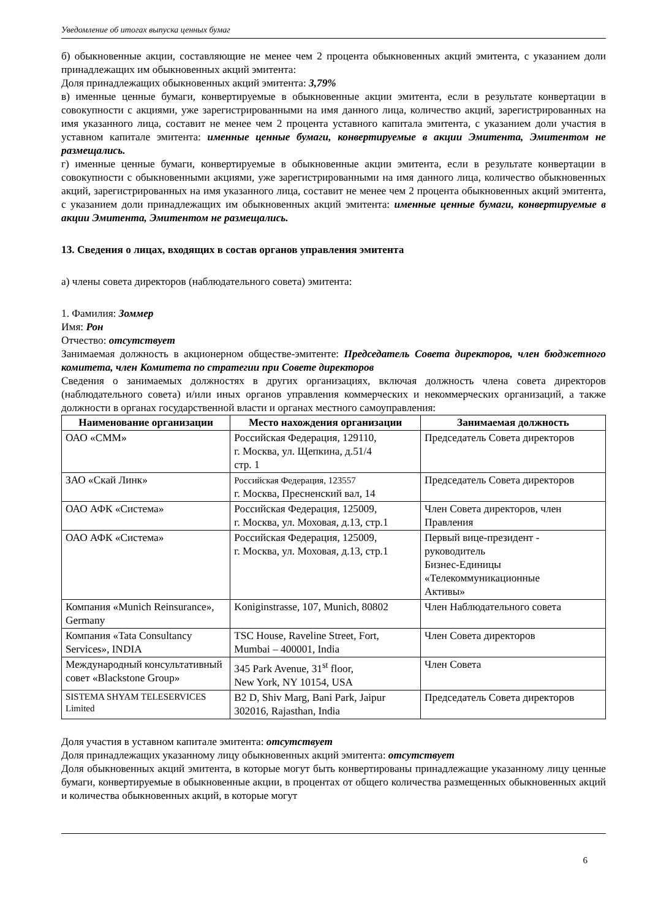Уведомление об итогах выпуска ценных бумаг
б) обыкновенные акции, составляющие не менее чем 2 процента обыкновенных акций эмитента, с указанием доли принадлежащих им обыкновенных акций эмитента:
Доля принадлежащих обыкновенных акций эмитента: 3,79%
в) именные ценные бумаги, конвертируемые в обыкновенные акции эмитента, если в результате конвертации в совокупности с акциями, уже зарегистрированными на имя данного лица, количество акций, зарегистрированных на имя указанного лица, составит не менее чем 2 процента уставного капитала эмитента, с указанием доли участия в уставном капитале эмитента: именные ценные бумаги, конвертируемые в акции Эмитента, Эмитентом не размещались.
г) именные ценные бумаги, конвертируемые в обыкновенные акции эмитента, если в результате конвертации в совокупности с обыкновенными акциями, уже зарегистрированными на имя данного лица, количество обыкновенных акций, зарегистрированных на имя указанного лица, составит не менее чем 2 процента обыкновенных акций эмитента, с указанием доли принадлежащих им обыкновенных акций эмитента: именные ценные бумаги, конвертируемые в акции Эмитента, Эмитентом не размещались.
13. Сведения о лицах, входящих в состав органов управления эмитента
а) члены совета директоров (наблюдательного совета) эмитента:
1. Фамилия: Зоммер
Имя: Рон
Отчество: отсутствует
Занимаемая должность в акционерном обществе-эмитенте: Председатель Совета директоров, член бюджетного комитета, член Комитета по стратегии при Совете директоров
Сведения о занимаемых должностях в других организациях, включая должность члена совета директоров (наблюдательного совета) и/или иных органов управления коммерческих и некоммерческих организаций, а также должности в органах государственной власти и органах местного самоуправления:
| Наименование организации | Место нахождения организации | Занимаемая должность |
| --- | --- | --- |
| ОАО «СММ» | Российская Федерация, 129110, г. Москва, ул. Щепкина, д.51/4 стр. 1 | Председатель Совета директоров |
| ЗАО «Скай Линк» | Российская Федерация, 123557 г. Москва, Пресненский вал, 14 | Председатель Совета директоров |
| ОАО АФК «Система» | Российская Федерация, 125009, г. Москва, ул. Моховая, д.13, стр.1 | Член Совета директоров, член Правления |
| ОАО АФК «Система» | Российская Федерация, 125009, г. Москва, ул. Моховая, д.13, стр.1 | Первый вице-президент - руководитель Бизнес-Единицы «Телекоммуникационные Активы» |
| Компания «Munich Reinsurance», Germany | Koniginstrasse, 107, Munich, 80802 | Член Наблюдательного совета |
| Компания «Tata Consultancy Services», INDIA | TSC House, Raveline Street, Fort, Mumbai – 400001, India | Член Совета директоров |
| Международный консультативный совет «Blackstone Group» | 345 Park Avenue, 31<sup>st</sup> floor, New York, NY 10154, USA | Член Совета |
| SISTEMA SHYAM TELESERVICES Limited | B2 D, Shiv Marg, Bani Park, Jaipur 302016, Rajasthan, India | Председатель Совета директоров |
Доля участия в уставном капитале эмитента: отсутствует
Доля принадлежащих указанному лицу обыкновенных акций эмитента: отсутствует
Доля обыкновенных акций эмитента, в которые могут быть конвертированы принадлежащие указанному лицу ценные бумаги, конвертируемые в обыкновенные акции, в процентах от общего количества размещенных обыкновенных акций и количества обыкновенных акций, в которые могут
6